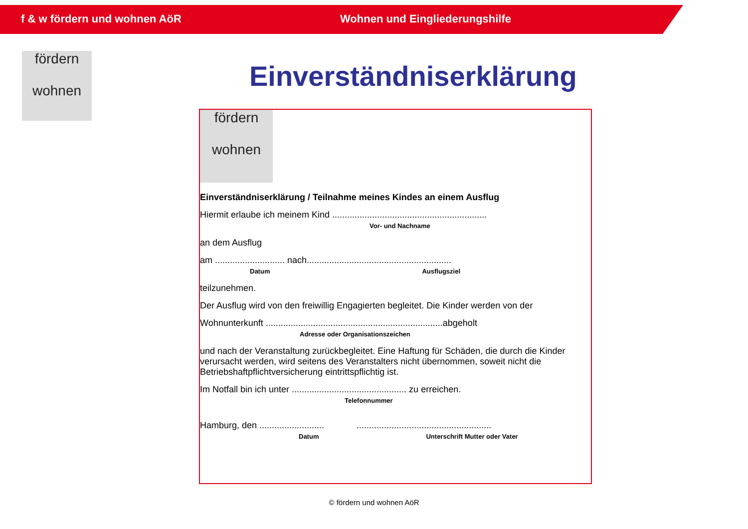f & w fördern und wohnen AöR Wohnen und Eingliederungshilfe
fördern
wohnen
Einverständniserklärung
fördern
wohnen
Einverständniserklärung / Teilnahme meines Kindes an einem Ausflug
Hiermit erlaube ich meinem Kind ..............................................................
Vor- und Nachname
an dem Ausflug
am ............................ nach..........................................................
Datum Ausflugsziel
teilzunehmen.
Der Ausflug wird von den freiwillig Engagierten begleitet. Die Kinder werden von der
Wohnunterkunft .......................................................................abgeholt
Adresse oder Organisationszeichen
und nach der Veranstaltung zurückbegleitet. Eine Haftung für Schäden, die durch die Kinder verursacht werden, wird seitens des Veranstalters nicht übernommen, soweit nicht die Betriebshaftpflichtversicherung eintrittspflichtig ist.
Im Notfall bin ich unter .............................................. zu erreichen.
Telefonnummer
Hamburg, den .......................... ......................................................
Datum Unterschrift Mutter oder Vater
© fördern und wohnen AöR